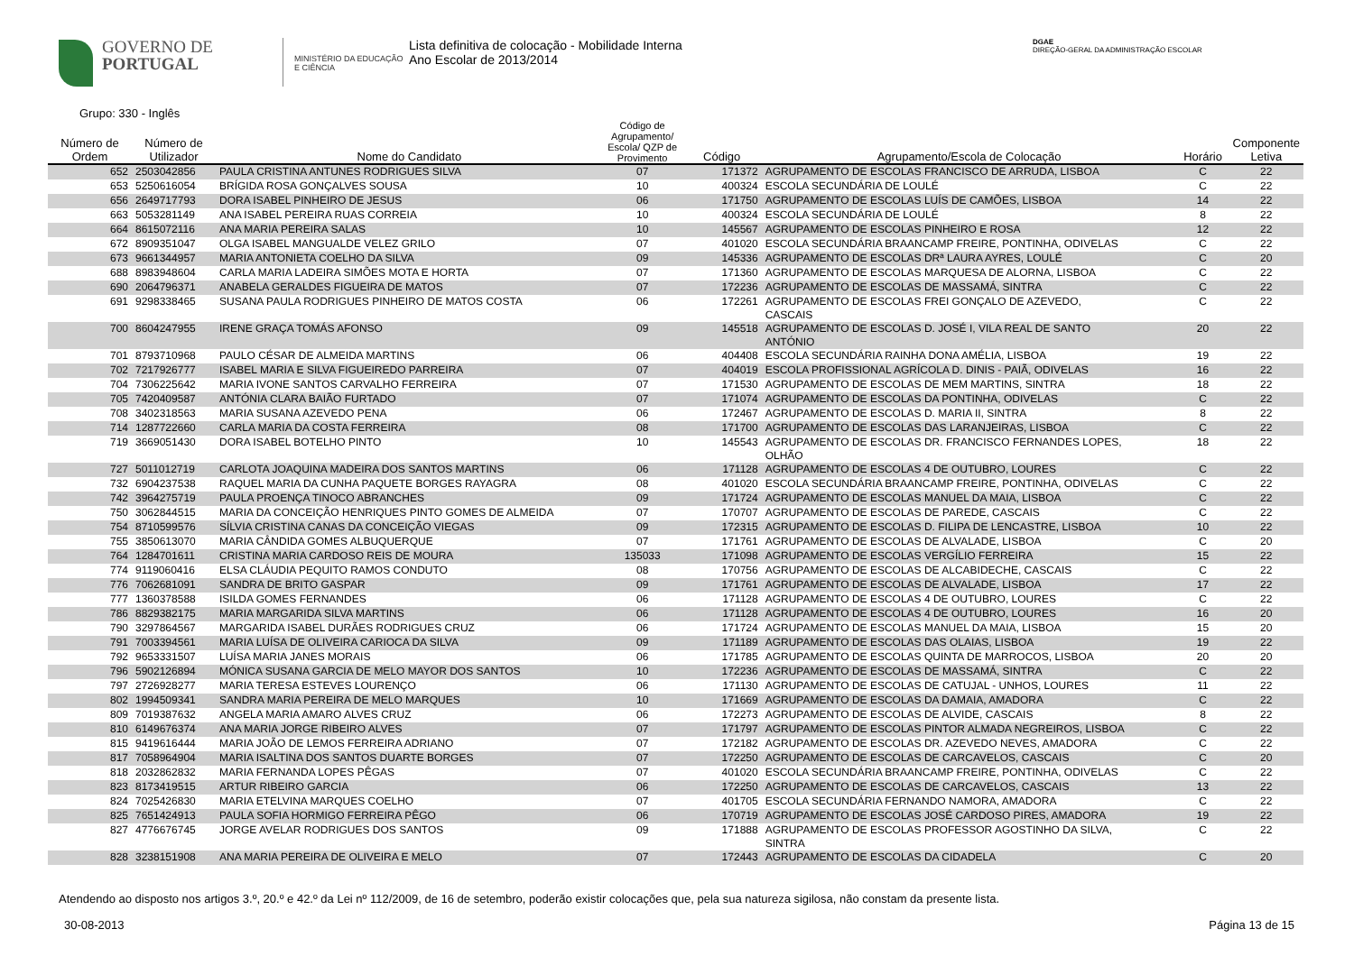GOVERNO DE
PORTUGAL
MINISTÉRIO DA EDUCAÇÃO E CIÊNCIA
Lista definitiva de colocação - Mobilidade Interna
Ano Escolar de 2013/2014
DGAE
DIREÇÃO-GERAL DA ADMINISTRAÇÃO ESCOLAR
Grupo: 330 - Inglês
| Número de Ordem | Número de Utilizador | Nome do Candidato | Código de Agrupamento/ Escola/ QZP de Provimento | Código | Agrupamento/Escola de Colocação | Horário | Componente Letiva |
| --- | --- | --- | --- | --- | --- | --- | --- |
| 652 | 2503042856 | PAULA CRISTINA ANTUNES RODRIGUES SILVA | 07 | 171372 | AGRUPAMENTO DE ESCOLAS FRANCISCO DE ARRUDA, LISBOA | C | 22 |
| 653 | 5250616054 | BRÍGIDA ROSA GONÇALVES SOUSA | 10 | 400324 | ESCOLA SECUNDÁRIA DE LOULÉ | C | 22 |
| 656 | 2649717793 | DORA ISABEL PINHEIRO DE JESUS | 06 | 171750 | AGRUPAMENTO DE ESCOLAS LUÍS DE CAMÕES, LISBOA | 14 | 22 |
| 663 | 5053281149 | ANA ISABEL PEREIRA RUAS CORREIA | 10 | 400324 | ESCOLA SECUNDÁRIA DE LOULÉ | 8 | 22 |
| 664 | 8615072116 | ANA MARIA PEREIRA SALAS | 10 | 145567 | AGRUPAMENTO DE ESCOLAS PINHEIRO E ROSA | 12 | 22 |
| 672 | 8909351047 | OLGA ISABEL MANGUALDE VELEZ GRILO | 07 | 401020 | ESCOLA SECUNDÁRIA BRAANCAMP FREIRE, PONTINHA, ODIVELAS | C | 22 |
| 673 | 9661344957 | MARIA ANTONIETA COELHO DA SILVA | 09 | 145336 | AGRUPAMENTO DE ESCOLAS DRª LAURA AYRES, LOULÉ | C | 20 |
| 688 | 8983948604 | CARLA MARIA LADEIRA SIMÕES MOTA E HORTA | 07 | 171360 | AGRUPAMENTO DE ESCOLAS MARQUESA DE ALORNA, LISBOA | C | 22 |
| 690 | 2064796371 | ANABELA GERALDES FIGUEIRA DE MATOS | 07 | 172236 | AGRUPAMENTO DE ESCOLAS DE MASSAMÁ, SINTRA | C | 22 |
| 691 | 9298338465 | SUSANA PAULA RODRIGUES PINHEIRO DE MATOS COSTA | 06 | 172261 | AGRUPAMENTO DE ESCOLAS FREI GONÇALO DE AZEVEDO, CASCAIS | C | 22 |
| 700 | 8604247955 | IRENE GRAÇA TOMÁS AFONSO | 09 | 145518 | AGRUPAMENTO DE ESCOLAS D. JOSÉ I, VILA REAL DE SANTO ANTÓNIO | 20 | 22 |
| 701 | 8793710968 | PAULO CÉSAR DE ALMEIDA MARTINS | 06 | 404408 | ESCOLA SECUNDÁRIA RAINHA DONA AMÉLIA, LISBOA | 19 | 22 |
| 702 | 7217926777 | ISABEL MARIA E SILVA FIGUEIREDO PARREIRA | 07 | 404019 | ESCOLA PROFISSIONAL AGRÍCOLA D. DINIS - PAIÃ, ODIVELAS | 16 | 22 |
| 704 | 7306225642 | MARIA IVONE SANTOS CARVALHO FERREIRA | 07 | 171530 | AGRUPAMENTO DE ESCOLAS DE MEM MARTINS, SINTRA | 18 | 22 |
| 705 | 7420409587 | ANTÓNIA CLARA BAIÃO FURTADO | 07 | 171074 | AGRUPAMENTO DE ESCOLAS DA PONTINHA, ODIVELAS | C | 22 |
| 708 | 3402318563 | MARIA SUSANA AZEVEDO PENA | 06 | 172467 | AGRUPAMENTO DE ESCOLAS D. MARIA II, SINTRA | 8 | 22 |
| 714 | 1287722660 | CARLA MARIA DA COSTA FERREIRA | 08 | 171700 | AGRUPAMENTO DE ESCOLAS DAS LARANJEIRAS, LISBOA | C | 22 |
| 719 | 3669051430 | DORA ISABEL BOTELHO PINTO | 10 | 145543 | AGRUPAMENTO DE ESCOLAS DR. FRANCISCO FERNANDES LOPES, OLHÃO | 18 | 22 |
| 727 | 5011012719 | CARLOTA JOAQUINA MADEIRA DOS SANTOS MARTINS | 06 | 171128 | AGRUPAMENTO DE ESCOLAS 4 DE OUTUBRO, LOURES | C | 22 |
| 732 | 6904237538 | RAQUEL MARIA DA CUNHA PAQUETE BORGES RAYAGRA | 08 | 401020 | ESCOLA SECUNDÁRIA BRAANCAMP FREIRE, PONTINHA, ODIVELAS | C | 22 |
| 742 | 3964275719 | PAULA PROENÇA TINOCO ABRANCHES | 09 | 171724 | AGRUPAMENTO DE ESCOLAS MANUEL DA MAIA, LISBOA | C | 22 |
| 750 | 3062844515 | MARIA DA CONCEIÇÃO HENRIQUES PINTO GOMES DE ALMEIDA | 07 | 170707 | AGRUPAMENTO DE ESCOLAS DE PAREDE, CASCAIS | C | 22 |
| 754 | 8710599576 | SÍLVIA CRISTINA CANAS DA CONCEIÇÃO VIEGAS | 09 | 172315 | AGRUPAMENTO DE ESCOLAS D. FILIPA DE LENCASTRE, LISBOA | 10 | 22 |
| 755 | 3850613070 | MARIA CÂNDIDA GOMES ALBUQUERQUE | 07 | 171761 | AGRUPAMENTO DE ESCOLAS DE ALVALADE, LISBOA | C | 20 |
| 764 | 1284701611 | CRISTINA MARIA CARDOSO REIS DE MOURA | 135033 | 171098 | AGRUPAMENTO DE ESCOLAS VERGÍLIO FERREIRA | 15 | 22 |
| 774 | 9119060416 | ELSA CLÁUDIA PEQUITO RAMOS CONDUTO | 08 | 170756 | AGRUPAMENTO DE ESCOLAS DE ALCABIDECHE, CASCAIS | C | 22 |
| 776 | 7062681091 | SANDRA DE BRITO GASPAR | 09 | 171761 | AGRUPAMENTO DE ESCOLAS DE ALVALADE, LISBOA | 17 | 22 |
| 777 | 1360378588 | ISILDA GOMES FERNANDES | 06 | 171128 | AGRUPAMENTO DE ESCOLAS 4 DE OUTUBRO, LOURES | C | 22 |
| 786 | 8829382175 | MARIA MARGARIDA SILVA MARTINS | 06 | 171128 | AGRUPAMENTO DE ESCOLAS 4 DE OUTUBRO, LOURES | 16 | 20 |
| 790 | 3297864567 | MARGARIDA ISABEL DURÃES RODRIGUES CRUZ | 06 | 171724 | AGRUPAMENTO DE ESCOLAS MANUEL DA MAIA, LISBOA | 15 | 20 |
| 791 | 7003394561 | MARIA LUÍSA DE OLIVEIRA CARIOCA DA SILVA | 09 | 171189 | AGRUPAMENTO DE ESCOLAS DAS OLAIAS, LISBOA | 19 | 22 |
| 792 | 9653331507 | LUÍSA MARIA JANES MORAIS | 06 | 171785 | AGRUPAMENTO DE ESCOLAS QUINTA DE MARROCOS, LISBOA | 20 | 20 |
| 796 | 5902126894 | MÓNICA SUSANA GARCIA DE MELO MAYOR DOS SANTOS | 10 | 172236 | AGRUPAMENTO DE ESCOLAS DE MASSAMÁ, SINTRA | C | 22 |
| 797 | 2726928277 | MARIA TERESA ESTEVES LOURENÇO | 06 | 171130 | AGRUPAMENTO DE ESCOLAS DE CATUJAL - UNHOS, LOURES | 11 | 22 |
| 802 | 1994509341 | SANDRA MARIA PEREIRA DE MELO MARQUES | 10 | 171669 | AGRUPAMENTO DE ESCOLAS DA DAMAIA, AMADORA | C | 22 |
| 809 | 7019387632 | ANGELA MARIA AMARO ALVES CRUZ | 06 | 172273 | AGRUPAMENTO DE ESCOLAS DE ALVIDE, CASCAIS | 8 | 22 |
| 810 | 6149676374 | ANA MARIA JORGE RIBEIRO ALVES | 07 | 171797 | AGRUPAMENTO DE ESCOLAS PINTOR ALMADA NEGREIROS, LISBOA | C | 22 |
| 815 | 9419616444 | MARIA JOÃO DE LEMOS FERREIRA ADRIANO | 07 | 172182 | AGRUPAMENTO DE ESCOLAS DR. AZEVEDO NEVES, AMADORA | C | 22 |
| 817 | 7058964904 | MARIA ISALTINA DOS SANTOS DUARTE BORGES | 07 | 172250 | AGRUPAMENTO DE ESCOLAS DE CARCAVELOS, CASCAIS | C | 20 |
| 818 | 2032862832 | MARIA FERNANDA LOPES PÊGAS | 07 | 401020 | ESCOLA SECUNDÁRIA BRAANCAMP FREIRE, PONTINHA, ODIVELAS | C | 22 |
| 823 | 8173419515 | ARTUR RIBEIRO GARCIA | 06 | 172250 | AGRUPAMENTO DE ESCOLAS DE CARCAVELOS, CASCAIS | 13 | 22 |
| 824 | 7025426830 | MARIA ETELVINA MARQUES COELHO | 07 | 401705 | ESCOLA SECUNDÁRIA FERNANDO NAMORA, AMADORA | C | 22 |
| 825 | 7651424913 | PAULA SOFIA HORMIGO FERREIRA PÊGO | 06 | 170719 | AGRUPAMENTO DE ESCOLAS JOSÉ CARDOSO PIRES, AMADORA | 19 | 22 |
| 827 | 4776676745 | JORGE AVELAR RODRIGUES DOS SANTOS | 09 | 171888 | AGRUPAMENTO DE ESCOLAS PROFESSOR AGOSTINHO DA SILVA, SINTRA | C | 22 |
| 828 | 3238151908 | ANA MARIA PEREIRA DE OLIVEIRA E MELO | 07 | 172443 | AGRUPAMENTO DE ESCOLAS DA CIDADELA | C | 20 |
Atendendo ao disposto nos artigos 3.º, 20.º e 42.º da Lei nº 112/2009, de 16 de setembro, poderão existir colocações que, pela sua natureza sigilosa, não constam da presente lista.
30-08-2013 Página 13 de 15